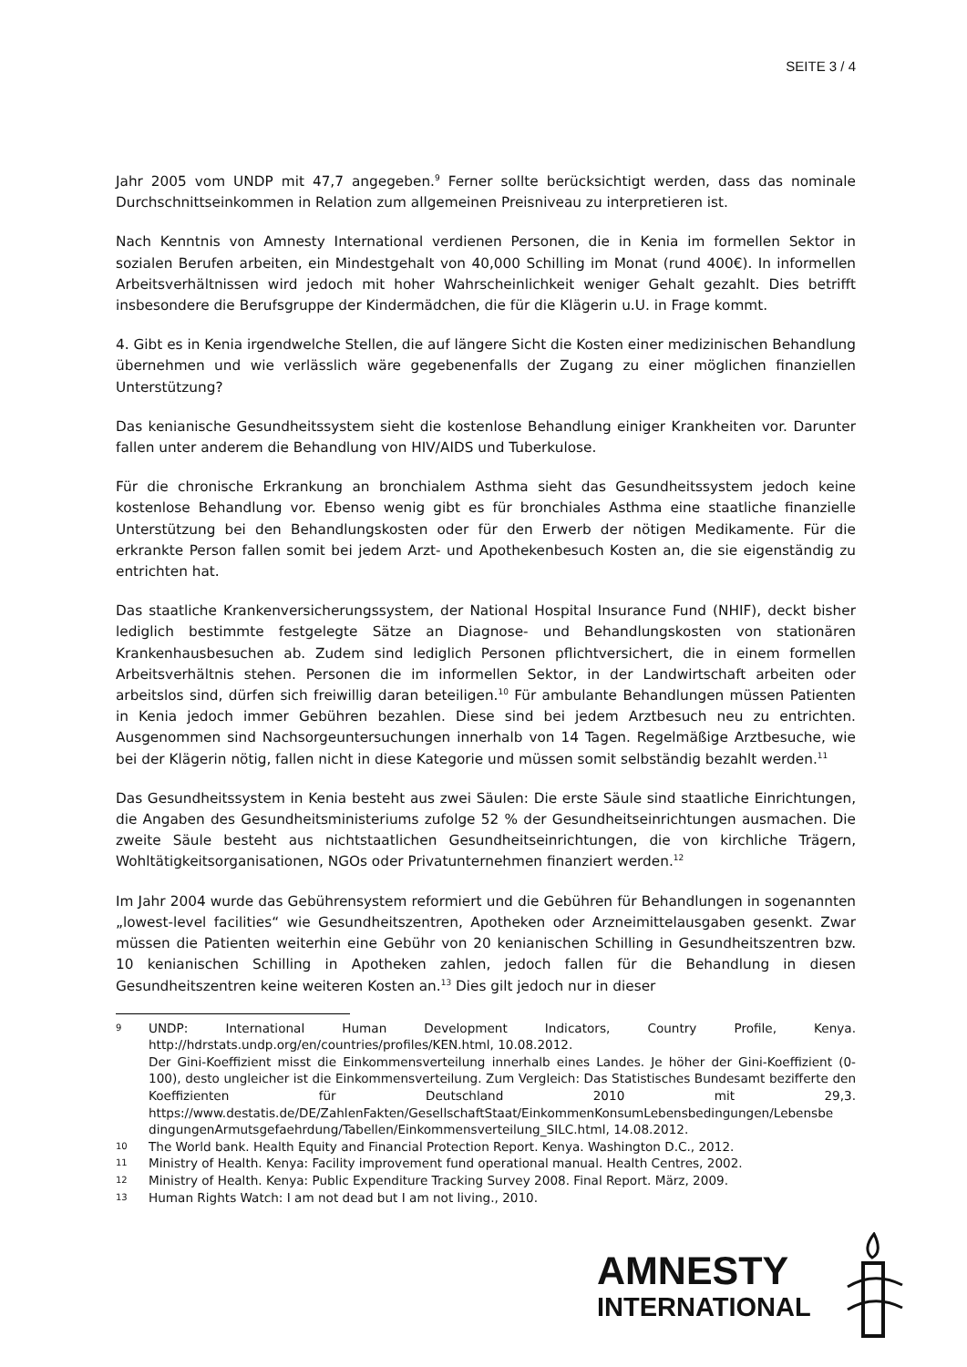SEITE 3 / 4
Jahr 2005 vom UNDP mit 47,7 angegeben.<sup>9</sup> Ferner sollte berücksichtigt werden, dass das nominale Durchschnittseinkommen in Relation zum allgemeinen Preisniveau zu interpretieren ist.
Nach Kenntnis von Amnesty International verdienen Personen, die in Kenia im formellen Sektor in sozialen Berufen arbeiten, ein Mindestgehalt von 40,000 Schilling im Monat (rund 400€). In informellen Arbeitsverhältnissen wird jedoch mit hoher Wahrscheinlichkeit weniger Gehalt gezahlt. Dies betrifft insbesondere die Berufsgruppe der Kindermädchen, die für die Klägerin u.U. in Frage kommt.
4. Gibt es in Kenia irgendwelche Stellen, die auf längere Sicht die Kosten einer medizinischen Behandlung übernehmen und wie verlässlich wäre gegebenenfalls der Zugang zu einer möglichen finanziellen Unterstützung?
Das kenianische Gesundheitssystem sieht die kostenlose Behandlung einiger Krankheiten vor. Darunter fallen unter anderem die Behandlung von HIV/AIDS und Tuberkulose.
Für die chronische Erkrankung an bronchialem Asthma sieht das Gesundheitssystem jedoch keine kostenlose Behandlung vor. Ebenso wenig gibt es für bronchiales Asthma eine staatliche finanzielle Unterstützung bei den Behandlungskosten oder für den Erwerb der nötigen Medikamente. Für die erkrankte Person fallen somit bei jedem Arzt- und Apothekenbesuch Kosten an, die sie eigenständig zu entrichten hat.
Das staatliche Krankenversicherungssystem, der National Hospital Insurance Fund (NHIF), deckt bisher lediglich bestimmte festgelegte Sätze an Diagnose- und Behandlungskosten von stationären Krankenhausbesuchen ab. Zudem sind lediglich Personen pflichtversichert, die in einem formellen Arbeitsverhältnis stehen. Personen die im informellen Sektor, in der Landwirtschaft arbeiten oder arbeitslos sind, dürfen sich freiwillig daran beteiligen.<sup>10</sup> Für ambulante Behandlungen müssen Patienten in Kenia jedoch immer Gebühren bezahlen. Diese sind bei jedem Arztbesuch neu zu entrichten. Ausgenommen sind Nachsorgeuntersuchungen innerhalb von 14 Tagen. Regelmäßige Arztbesuche, wie bei der Klägerin nötig, fallen nicht in diese Kategorie und müssen somit selbständig bezahlt werden.<sup>11</sup>
Das Gesundheitssystem in Kenia besteht aus zwei Säulen: Die erste Säule sind staatliche Einrichtungen, die Angaben des Gesundheitsministeriums zufolge 52 % der Gesundheitseinrichtungen ausmachen. Die zweite Säule besteht aus nichtstaatlichen Gesundheitseinrichtungen, die von kirchliche Trägern, Wohltätigkeitsorganisationen, NGOs oder Privatunternehmen finanziert werden.<sup>12</sup>
Im Jahr 2004 wurde das Gebührensystem reformiert und die Gebühren für Behandlungen in sogenannten „lowest-level facilities“ wie Gesundheitszentren, Apotheken oder Arzneimittelausgaben gesenkt. Zwar müssen die Patienten weiterhin eine Gebühr von 20 kenianischen Schilling in Gesundheitszentren bzw. 10 kenianischen Schilling in Apotheken zahlen, jedoch fallen für die Behandlung in diesen Gesundheitszentren keine weiteren Kosten an.<sup>13</sup> Dies gilt jedoch nur in dieser
9 UNDP: International Human Development Indicators, Country Profile, Kenya. http://hdrstats.undp.org/en/countries/profiles/KEN.html, 10.08.2012.
Der Gini-Koeffizient misst die Einkommensverteilung innerhalb eines Landes. Je höher der Gini-Koeffizient (0-100), desto ungleicher ist die Einkommensverteilung. Zum Vergleich: Das Statistisches Bundesamt bezifferte den Koeffizienten für Deutschland 2010 mit 29,3. https://www.destatis.de/DE/ZahlenFakten/GesellschaftStaat/EinkommenKonsumLebensbedingungen/Lebensbe dingungenArmutsgefaehrdung/Tabellen/Einkommensverteilung_SILC.html, 14.08.2012.
10 The World bank. Health Equity and Financial Protection Report. Kenya. Washington D.C., 2012.
11 Ministry of Health. Kenya: Facility improvement fund operational manual. Health Centres, 2002.
12 Ministry of Health. Kenya: Public Expenditure Tracking Survey 2008. Final Report. März, 2009.
13 Human Rights Watch: I am not dead but I am not living., 2010.
AMNESTY
INTERNATIONAL